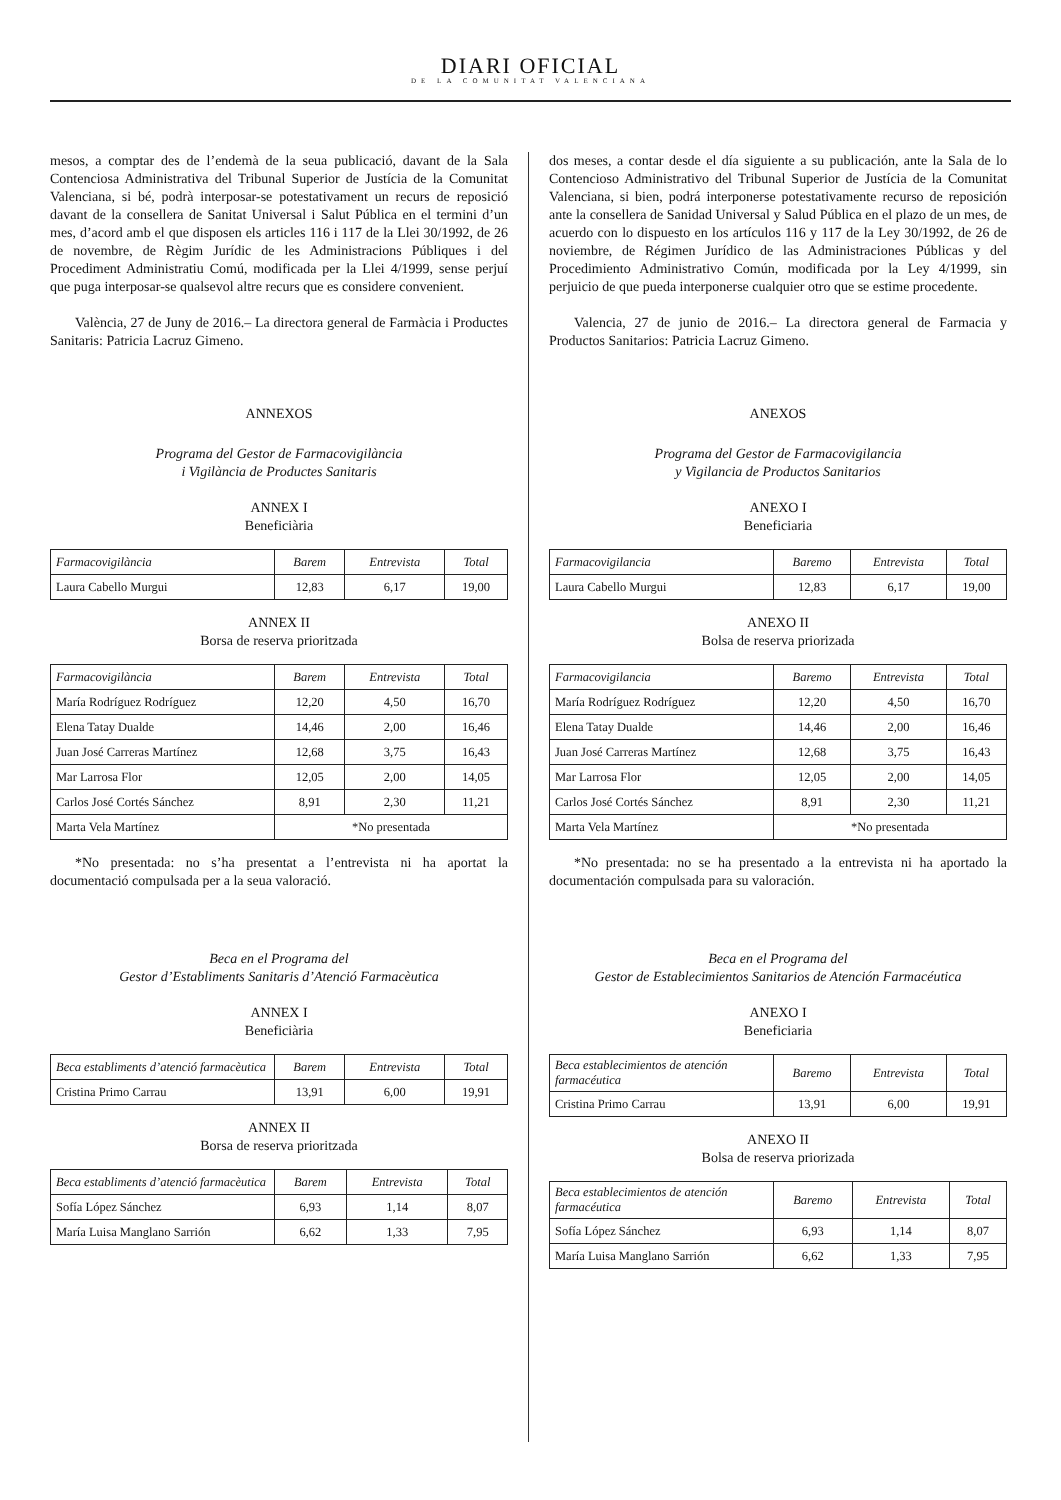DIARI OFICIAL
DE LA COMUNITAT VALENCIANA
mesos, a comptar des de l’endemà de la seua publicació, davant de la Sala Contenciosa Administrativa del Tribunal Superior de Justícia de la Comunitat Valenciana, si bé, podrà interposar-se potestativament un recurs de reposició davant de la consellera de Sanitat Universal i Salut Pública en el termini d’un mes, d’acord amb el que disposen els articles 116 i 117 de la Llei 30/1992, de 26 de novembre, de Règim Jurídic de les Administracions Públiques i del Procediment Administratiu Comú, modificada per la Llei 4/1999, sense perjuí que puga interposar-se qualsevol altre recurs que es considere convenient.
València, 27 de Juny de 2016.– La directora general de Farmàcia i Productes Sanitaris: Patricia Lacruz Gimeno.
ANNEXOS
Programa del Gestor de Farmacovigilància
i Vigilància de Productes Sanitaris
ANNEX I
Beneficiària
| Farmacovigilància | Barem | Entrevista | Total |
| --- | --- | --- | --- |
| Laura Cabello Murgui | 12,83 | 6,17 | 19,00 |
ANNEX II
Borsa de reserva prioritzada
| Farmacovigilància | Barem | Entrevista | Total |
| --- | --- | --- | --- |
| María Rodríguez Rodríguez | 12,20 | 4,50 | 16,70 |
| Elena Tatay Dualde | 14,46 | 2,00 | 16,46 |
| Juan José Carreras Martínez | 12,68 | 3,75 | 16,43 |
| Mar Larrosa Flor | 12,05 | 2,00 | 14,05 |
| Carlos José Cortés Sánchez | 8,91 | 2,30 | 11,21 |
| Marta Vela Martínez | *No presentada | | |
*No presentada: no s’ha presentat a l’entrevista ni ha aportat la documentació compulsada per a la seua valoració.
Beca en el Programa del
Gestor d’Establiments Sanitaris d’Atenció Farmacèutica
ANNEX I
Beneficiària
| Beca establiments d’atenció farmacèutica | Barem | Entrevista | Total |
| --- | --- | --- | --- |
| Cristina Primo Carrau | 13,91 | 6,00 | 19,91 |
ANNEX II
Borsa de reserva prioritzada
| Beca establiments d’atenció farmacèutica | Barem | Entrevista | Total |
| --- | --- | --- | --- |
| Sofía López Sánchez | 6,93 | 1,14 | 8,07 |
| María Luisa Manglano Sarrión | 6,62 | 1,33 | 7,95 |
dos meses, a contar desde el día siguiente a su publicación, ante la Sala de lo Contencioso Administrativo del Tribunal Superior de Justícia de la Comunitat Valenciana, si bien, podrá interponerse potestativamente recurso de reposición ante la consellera de Sanidad Universal y Salud Pública en el plazo de un mes, de acuerdo con lo dispuesto en los artículos 116 y 117 de la Ley 30/1992, de 26 de noviembre, de Régimen Jurídico de las Administraciones Públicas y del Procedimiento Administrativo Común, modificada por la Ley 4/1999, sin perjuicio de que pueda interponerse cualquier otro que se estime procedente.
Valencia, 27 de junio de 2016.– La directora general de Farmacia y Productos Sanitarios: Patricia Lacruz Gimeno.
ANEXOS
Programa del Gestor de Farmacovigilancia
y Vigilancia de Productos Sanitarios
ANEXO I
Beneficiaria
| Farmacovigilancia | Baremo | Entrevista | Total |
| --- | --- | --- | --- |
| Laura Cabello Murgui | 12,83 | 6,17 | 19,00 |
ANEXO II
Bolsa de reserva priorizada
| Farmacovigilancia | Baremo | Entrevista | Total |
| --- | --- | --- | --- |
| María Rodríguez Rodríguez | 12,20 | 4,50 | 16,70 |
| Elena Tatay Dualde | 14,46 | 2,00 | 16,46 |
| Juan José Carreras Martínez | 12,68 | 3,75 | 16,43 |
| Mar Larrosa Flor | 12,05 | 2,00 | 14,05 |
| Carlos José Cortés Sánchez | 8,91 | 2,30 | 11,21 |
| Marta Vela Martínez | *No presentada | | |
*No presentada: no se ha presentado a la entrevista ni ha aportado la documentación compulsada para su valoración.
Beca en el Programa del
Gestor de Establecimientos Sanitarios de Atención Farmacéutica
ANEXO I
Beneficiaria
| Beca establecimientos de atención farmacéutica | Baremo | Entrevista | Total |
| --- | --- | --- | --- |
| Cristina Primo Carrau | 13,91 | 6,00 | 19,91 |
ANEXO II
Bolsa de reserva priorizada
| Beca establecimientos de atención farmacéutica | Baremo | Entrevista | Total |
| --- | --- | --- | --- |
| Sofía López Sánchez | 6,93 | 1,14 | 8,07 |
| María Luisa Manglano Sarrión | 6,62 | 1,33 | 7,95 |